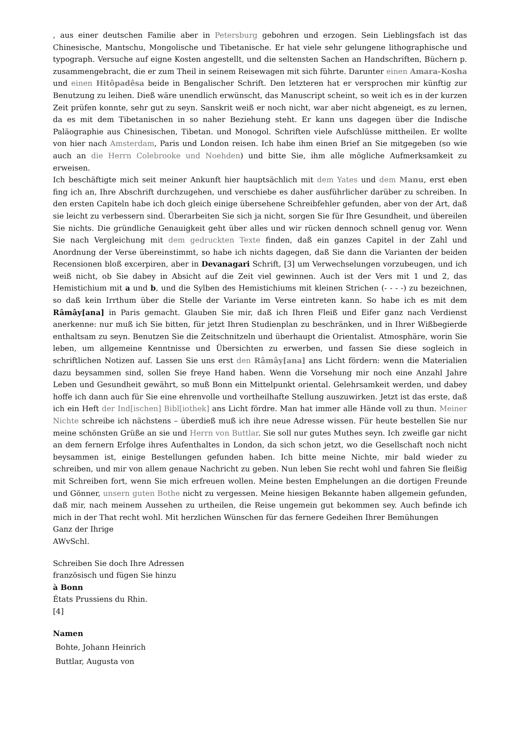, aus einer deutschen Familie aber in Petersburg gebohren und erzogen. Sein Lieblingsfach ist das Chinesische, Mantschu, Mongolische und Tibetanische. Er hat viele sehr gelungene lithographische und typograph. Versuche auf eigne Kosten angestellt, und die seltensten Sachen an Handschriften, Büchern p. zusammengebracht, die er zum Theil in seinem Reisewagen mit sich führte. Darunter einen Amara-Kosha und einen Hitôpadêsa beide in Bengalischer Schrift. Den letzteren hat er versprochen mir künftig zur Benutzung zu leihen. Dieß wäre unendlich erwünscht, das Manuscript scheint, so weit ich es in der kurzen Zeit prüfen konnte, sehr gut zu seyn. Sanskrit weiß er noch nicht, war aber nicht abgeneigt, es zu lernen, da es mit dem Tibetanischen in so naher Beziehung steht. Er kann uns dagegen über die Indische Paläographie aus Chinesischen, Tibetan. und Monogol. Schriften viele Aufschlüsse mittheilen. Er wollte von hier nach Amsterdam, Paris und London reisen. Ich habe ihm einen Brief an Sie mitgegeben (so wie auch an die Herrn Colebrooke und Noehden) und bitte Sie, ihm alle mögliche Aufmerksamkeit zu erweisen.
Ich beschäftigte mich seit meiner Ankunft hier hauptsächlich mit dem Yates und dem Manu, erst eben fing ich an, Ihre Abschrift durchzugehen, und verschiebe es daher ausführlicher darüber zu schreiben. In den ersten Capiteln habe ich doch gleich einige übersehene Schreibfehler gefunden, aber von der Art, daß sie leicht zu verbessern sind. Überarbeiten Sie sich ja nicht, sorgen Sie für Ihre Gesundheit, und übereilen Sie nichts. Die gründliche Genauigkeit geht über alles und wir rücken dennoch schnell genug vor. Wenn Sie nach Vergleichung mit dem gedruckten Texte finden, daß ein ganzes Capitel in der Zahl und Anordnung der Verse übereinstimmt, so habe ich nichts dagegen, daß Sie dann die Varianten der beiden Recensionen bloß excerpiren, aber in Devanagari Schrift, [3] um Verwechselungen vorzubeugen, und ich weiß nicht, ob Sie dabey in Absicht auf die Zeit viel gewinnen. Auch ist der Vers mit 1 und 2, das Hemistichium mit a und b, und die Sylben des Hemistichiums mit kleinen Strichen (- - - -) zu bezeichnen, so daß kein Irrthum über die Stelle der Variante im Verse eintreten kann. So habe ich es mit dem Râmây[ana] in Paris gemacht. Glauben Sie mir, daß ich Ihren Fleiß und Eifer ganz nach Verdienst anerkenne: nur muß ich Sie bitten, für jetzt Ihren Studienplan zu beschränken, und in Ihrer Wißbegierde enthaltsam zu seyn. Benutzen Sie die Zeitschnitzeln und überhaupt die Orientalist. Atmosphäre, worin Sie leben, um allgemeine Kenntnisse und Übersichten zu erwerben, und fassen Sie diese sogleich in schriftlichen Notizen auf. Lassen Sie uns erst den Râmây[ana] ans Licht fördern: wenn die Materialien dazu beysammen sind, sollen Sie freye Hand haben. Wenn die Vorsehung mir noch eine Anzahl Jahre Leben und Gesundheit gewährt, so muß Bonn ein Mittelpunkt oriental. Gelehrsamkeit werden, und dabey hoffe ich dann auch für Sie eine ehrenvolle und vortheilhafte Stellung auszuwirken. Jetzt ist das erste, daß ich ein Heft der Ind[ischen] Bibl[iothek] ans Licht fördre. Man hat immer alle Hände voll zu thun. Meiner Nichte schreibe ich nächstens – überdieß muß ich ihre neue Adresse wissen. Für heute bestellen Sie nur meine schönsten Grüße an sie und Herrn von Buttlar. Sie soll nur gutes Muthes seyn. Ich zweifle gar nicht an dem fernern Erfolge ihres Aufenthaltes in London, da sich schon jetzt, wo die Gesellschaft noch nicht beysammen ist, einige Bestellungen gefunden haben. Ich bitte meine Nichte, mir bald wieder zu schreiben, und mir von allem genaue Nachricht zu geben. Nun leben Sie recht wohl und fahren Sie fleißig mit Schreiben fort, wenn Sie mich erfreuen wollen. Meine besten Emphelungen an die dortigen Freunde und Gönner, unsern guten Bothe nicht zu vergessen. Meine hiesigen Bekannte haben allgemein gefunden, daß mir, nach meinem Aussehen zu urtheilen, die Reise ungemein gut bekommen sey. Auch befinde ich mich in der That recht wohl. Mit herzlichen Wünschen für das fernere Gedeihen Ihrer Bemühungen
Ganz der Ihrige
AWvSchl.
Schreiben Sie doch Ihre Adressen
französisch und fügen Sie hinzu
à Bonn
États Prussiens du Rhin.
[4]
Namen
Bohte, Johann Heinrich
Buttlar, Augusta von